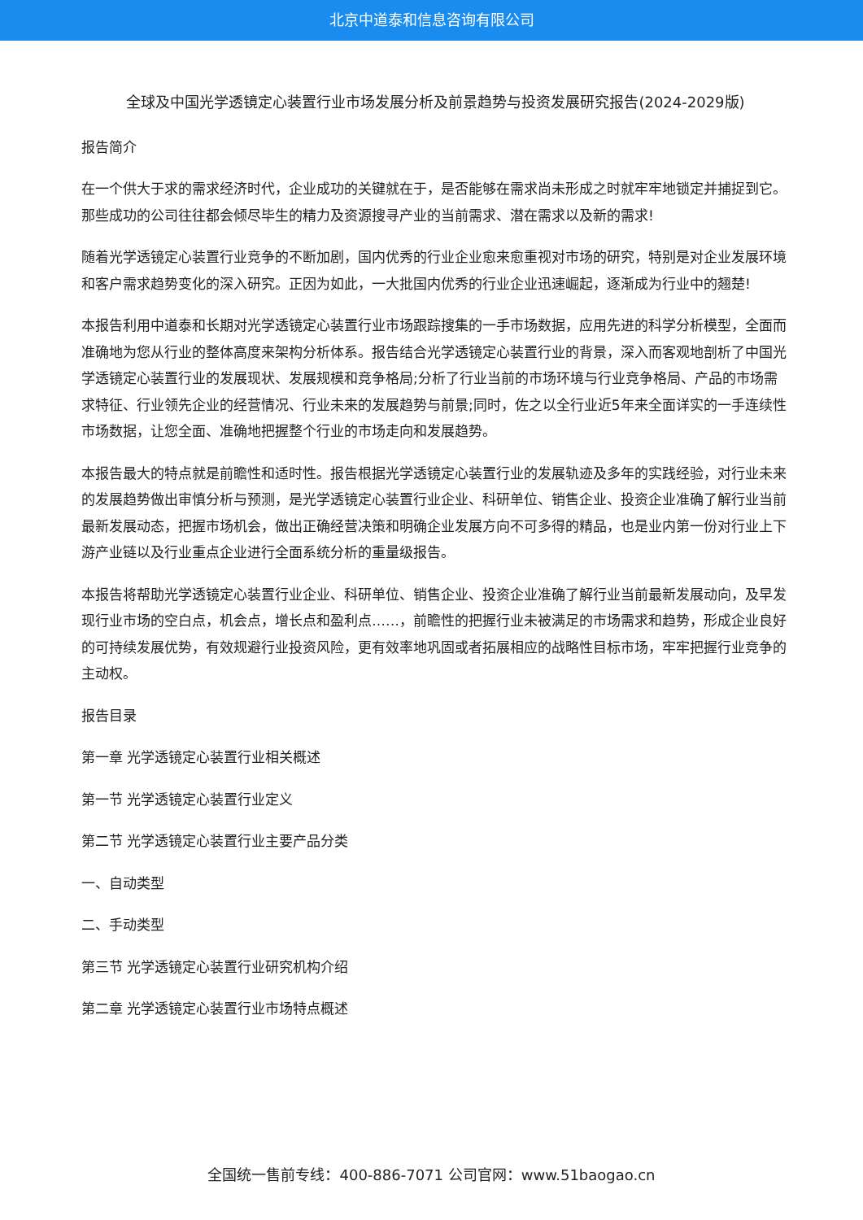北京中道泰和信息咨询有限公司
全球及中国光学透镜定心装置行业市场发展分析及前景趋势与投资发展研究报告(2024-2029版)
报告简介
在一个供大于求的需求经济时代，企业成功的关键就在于，是否能够在需求尚未形成之时就牢牢地锁定并捕捉到它。那些成功的公司往往都会倾尽毕生的精力及资源搜寻产业的当前需求、潜在需求以及新的需求!
随着光学透镜定心装置行业竞争的不断加剧，国内优秀的行业企业愈来愈重视对市场的研究，特别是对企业发展环境和客户需求趋势变化的深入研究。正因为如此，一大批国内优秀的行业企业迅速崛起，逐渐成为行业中的翘楚!
本报告利用中道泰和长期对光学透镜定心装置行业市场跟踪搜集的一手市场数据，应用先进的科学分析模型，全面而准确地为您从行业的整体高度来架构分析体系。报告结合光学透镜定心装置行业的背景，深入而客观地剖析了中国光学透镜定心装置行业的发展现状、发展规模和竞争格局;分析了行业当前的市场环境与行业竞争格局、产品的市场需求特征、行业领先企业的经营情况、行业未来的发展趋势与前景;同时，佐之以全行业近5年来全面详实的一手连续性市场数据，让您全面、准确地把握整个行业的市场走向和发展趋势。
本报告最大的特点就是前瞻性和适时性。报告根据光学透镜定心装置行业的发展轨迹及多年的实践经验，对行业未来的发展趋势做出审慎分析与预测，是光学透镜定心装置行业企业、科研单位、销售企业、投资企业准确了解行业当前最新发展动态，把握市场机会，做出正确经营决策和明确企业发展方向不可多得的精品，也是业内第一份对行业上下游产业链以及行业重点企业进行全面系统分析的重量级报告。
本报告将帮助光学透镜定心装置行业企业、科研单位、销售企业、投资企业准确了解行业当前最新发展动向，及早发现行业市场的空白点，机会点，增长点和盈利点……，前瞻性的把握行业未被满足的市场需求和趋势，形成企业良好的可持续发展优势，有效规避行业投资风险，更有效率地巩固或者拓展相应的战略性目标市场，牢牢把握行业竞争的主动权。
报告目录
第一章 光学透镜定心装置行业相关概述
第一节 光学透镜定心装置行业定义
第二节 光学透镜定心装置行业主要产品分类
一、自动类型
二、手动类型
第三节 光学透镜定心装置行业研究机构介绍
第二章 光学透镜定心装置行业市场特点概述
全国统一售前专线：400-886-7071 公司官网：www.51baogao.cn